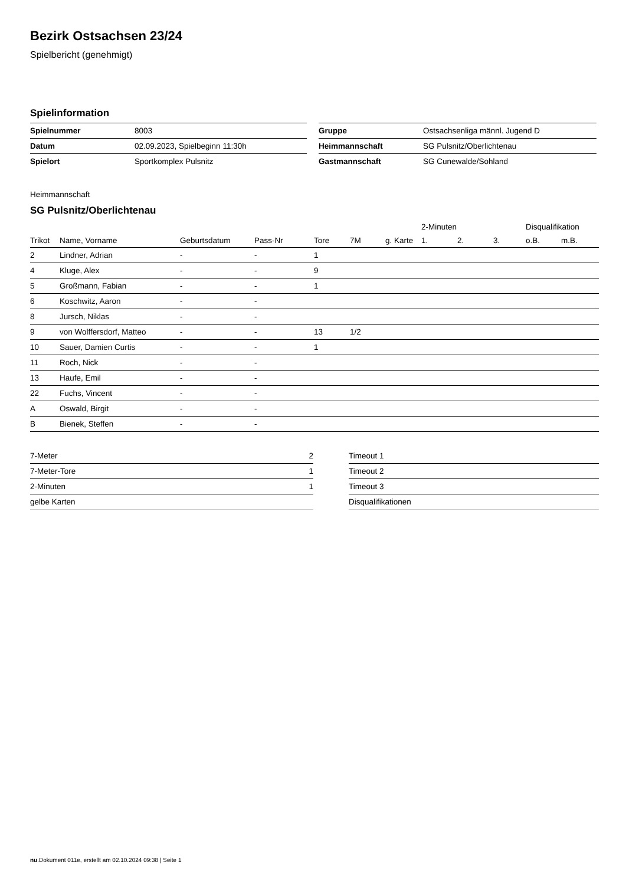Bezirk Ostsachsen 23/24
Spielbericht (genehmigt)
Spielinformation
| Spielnummer | 8003 | | Gruppe | Ostsachsenliga männl. Jugend D |
| Datum | 02.09.2023, Spielbeginn 11:30h | | Heimmannschaft | SG Pulsnitz/Oberlichtenau |
| Spielort | Sportkomplex Pulsnitz | | Gastmannschaft | SG Cunewalde/Sohland |
Heimmannschaft
SG Pulsnitz/Oberlichtenau
| | | | | | | | 2-Minuten | | | Disqualifikation | |
| --- | --- | --- | --- | --- | --- | --- | --- | --- | --- | --- | --- |
| Trikot | Name, Vorname | Geburtsdatum | Pass-Nr | Tore | 7M | g. Karte | 1. | 2. | 3. | o.B. | m.B. |
| 2 | Lindner, Adrian | - | - | 1 | | | | | | | |
| 4 | Kluge, Alex | - | - | 9 | | | | | | | |
| 5 | Großmann, Fabian | - | - | 1 | | | | | | | |
| 6 | Koschwitz, Aaron | - | - | | | | | | | | |
| 8 | Jursch, Niklas | - | - | | | | | | | | |
| 9 | von Wolffersdorf, Matteo | - | - | 13 | 1/2 | | | | | | |
| 10 | Sauer, Damien Curtis | - | - | 1 | | | | | | | |
| 11 | Roch, Nick | - | - | | | | | | | | |
| 13 | Haufe, Emil | - | - | | | | | | | | |
| 22 | Fuchs, Vincent | - | - | | | | | | | | |
| A | Oswald, Birgit | - | - | | | | | | | | |
| B | Bienek, Steffen | - | - | | | | | | | | |
| 7-Meter | 2 | | Timeout 1 |
| 7-Meter-Tore | 1 | | Timeout 2 |
| 2-Minuten | 1 | | Timeout 3 |
| gelbe Karten | | | Disqualifikationen |
nu.Dokument 011e, erstellt am 02.10.2024 09:38 | Seite 1